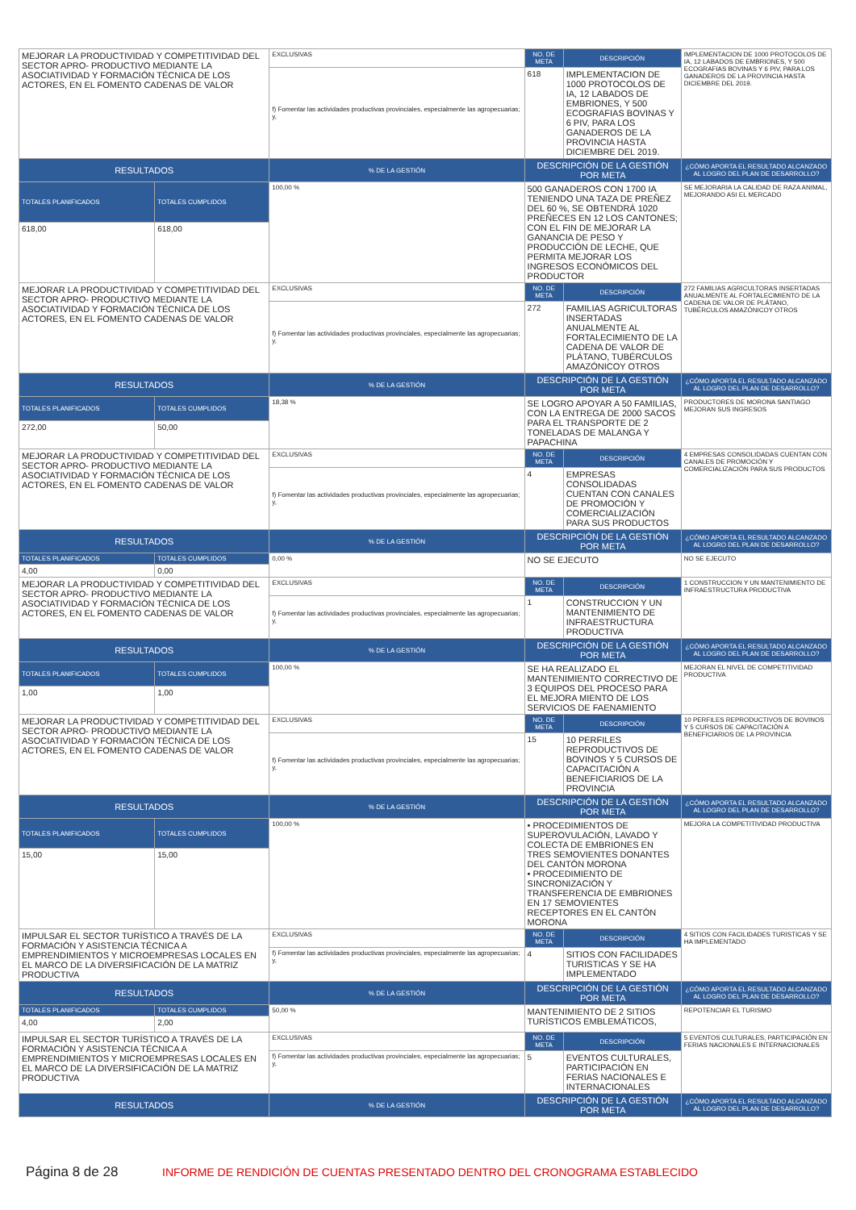| MEJORAR LA PRODUCTIVIDAD Y COMPETITIVIDAD DEL SECTOR APRO- PRODUCTIVO MEDIANTE LA ASOCIATIVIDAD Y FORMACIÓN TÉCNICA DE LOS ACTORES, EN EL FOMENTO CADENAS DE VALOR | | EXCLUSIVAS | NO. DE META | DESCRIPCIÓN | IMPLEMENTACION DE 1000 PROTOCOLOS DE IA, 12 LABADOS DE EMBRIONES, Y 500 ECOGRAFIAS BOVINAS Y 6 PIV, PARA LOS GANADEROS DE LA PROVINCIA HASTA DICIEMBRE DEL 2019. |
| | | f) Fomentar las actividades productivas provinciales, especialmente las agropecuarias; y, | 618 | IMPLEMENTACION DE 1000 PROTOCOLOS DE IA, 12 LABADOS DE EMBRIONES, Y 500 ECOGRAFIAS BOVINAS Y 6 PIV, PARA LOS GANADEROS DE LA PROVINCIA HASTA DICIEMBRE DEL 2019. | |
| RESULTADOS | | % DE LA GESTIÓN | DESCRIPCIÓN DE LA GESTIÓN POR META | | ¿CÓMO APORTA EL RESULTADO ALCANZADO AL LOGRO DEL PLAN DE DESARROLLO? |
| TOTALES PLANIFICADOS | TOTALES CUMPLIDOS | 100,00 % | 500 GANADEROS CON 1700 IA TENIENDO UNA TAZA DE PREÑEZ DEL 60 %, SE OBTENDRÁ 1020 PREÑECES EN 12 LOS CANTONES; CON EL FIN DE MEJORAR LA GANANCIA DE PESO Y PRODUCCIÓN DE LECHE, QUE PERMITA MEJORAR LOS INGRESOS ECONÓMICOS DEL PRODUCTOR | | SE MEJORARIA LA CALIDAD DE RAZA ANIMAL, MEJORANDO ASI EL MERCADO |
| 618,00 | 618,00 | | | | |
| MEJORAR LA PRODUCTIVIDAD Y COMPETITIVIDAD DEL SECTOR APRO- PRODUCTIVO MEDIANTE LA ASOCIATIVIDAD Y FORMACIÓN TÉCNICA DE LOS ACTORES, EN EL FOMENTO CADENAS DE VALOR | | EXCLUSIVAS | NO. DE META | DESCRIPCIÓN | 272 FAMILIAS AGRICULTORAS INSERTADAS ANUALMENTE AL FORTALECIMIENTO DE LA CADENA DE VALOR DE PLÁTANO, TUBÉRCULOS AMAZÓNICOY OTROS |
| | | f) Fomentar las actividades productivas provinciales, especialmente las agropecuarias; y, | 272 | FAMILIAS AGRICULTORAS INSERTADAS ANUALMENTE AL FORTALECIMIENTO DE LA CADENA DE VALOR DE PLÁTANO, TUBÉRCULOS AMAZÓNICOY OTROS | |
| RESULTADOS | | % DE LA GESTIÓN | DESCRIPCIÓN DE LA GESTIÓN POR META | | ¿CÓMO APORTA EL RESULTADO ALCANZADO AL LOGRO DEL PLAN DE DESARROLLO? |
| TOTALES PLANIFICADOS | TOTALES CUMPLIDOS | 18,38 % | SE LOGRO APOYAR A 50 FAMILIAS, CON LA ENTREGA DE 2000 SACOS PARA EL TRANSPORTE DE 2 TONELADAS DE MALANGA Y PAPACHINA | | PRODUCTORES DE MORONA SANTIAGO MEJORAN SUS INGRESOS |
| 272,00 | 50,00 | | | | |
| MEJORAR LA PRODUCTIVIDAD Y COMPETITIVIDAD DEL SECTOR APRO- PRODUCTIVO MEDIANTE LA ASOCIATIVIDAD Y FORMACIÓN TÉCNICA DE LOS ACTORES, EN EL FOMENTO CADENAS DE VALOR | | EXCLUSIVAS | NO. DE META | DESCRIPCIÓN | 4 EMPRESAS CONSOLIDADAS CUENTAN CON CANALES DE PROMOCIÓN Y COMERCIALIZACIÓN PARA SUS PRODUCTOS |
| | | f) Fomentar las actividades productivas provinciales, especialmente las agropecuarias; y, | 4 | EMPRESAS CONSOLIDADAS CUENTAN CON CANALES DE PROMOCIÓN Y COMERCIALIZACIÓN PARA SUS PRODUCTOS | |
| RESULTADOS | | % DE LA GESTIÓN | DESCRIPCIÓN DE LA GESTIÓN POR META | | ¿CÓMO APORTA EL RESULTADO ALCANZADO AL LOGRO DEL PLAN DE DESARROLLO? |
| TOTALES PLANIFICADOS | TOTALES CUMPLIDOS | 0,00 % | NO SE EJECUTO | | NO SE EJECUTO |
| 4,00 | 0,00 | | | | |
| MEJORAR LA PRODUCTIVIDAD Y COMPETITIVIDAD DEL SECTOR APRO- PRODUCTIVO MEDIANTE LA ASOCIATIVIDAD Y FORMACIÓN TÉCNICA DE LOS ACTORES, EN EL FOMENTO CADENAS DE VALOR | | EXCLUSIVAS | NO. DE META | DESCRIPCIÓN | 1 CONSTRUCCION Y UN MANTENIMIENTO DE INFRAESTRUCTURA PRODUCTIVA |
| | | f) Fomentar las actividades productivas provinciales, especialmente las agropecuarias; y, | 1 | CONSTRUCCION Y UN MANTENIMIENTO DE INFRAESTRUCTURA PRODUCTIVA | |
| RESULTADOS | | % DE LA GESTIÓN | DESCRIPCIÓN DE LA GESTIÓN POR META | | ¿CÓMO APORTA EL RESULTADO ALCANZADO AL LOGRO DEL PLAN DE DESARROLLO? |
| TOTALES PLANIFICADOS | TOTALES CUMPLIDOS | 100,00 % | SE HA REALIZADO EL MANTENIMIENTO CORRECTIVO DE 3 EQUIPOS DEL PROCESO PARA EL MEJORA MIENTO DE LOS SERVICIOS DE FAENAMIENTO | | MEJORAN EL NIVEL DE COMPETITIVIDAD PRODUCTIVA |
| 1,00 | 1,00 | | | | |
| MEJORAR LA PRODUCTIVIDAD Y COMPETITIVIDAD DEL SECTOR APRO- PRODUCTIVO MEDIANTE LA ASOCIATIVIDAD Y FORMACIÓN TÉCNICA DE LOS ACTORES, EN EL FOMENTO CADENAS DE VALOR | | EXCLUSIVAS | NO. DE META | DESCRIPCIÓN | 10 PERFILES REPRODUCTIVOS DE BOVINOS Y 5 CURSOS DE CAPACITACIÓN A BENEFICIARIOS DE LA PROVINCIA |
| | | f) Fomentar las actividades productivas provinciales, especialmente las agropecuarias; y, | 15 | 10 PERFILES REPRODUCTIVOS DE BOVINOS Y 5 CURSOS DE CAPACITACIÓN A BENEFICIARIOS DE LA PROVINCIA | |
| RESULTADOS | | % DE LA GESTIÓN | DESCRIPCIÓN DE LA GESTIÓN POR META | | ¿CÓMO APORTA EL RESULTADO ALCANZADO AL LOGRO DEL PLAN DE DESARROLLO? |
| TOTALES PLANIFICADOS | TOTALES CUMPLIDOS | 100,00 % | • PROCEDIMIENTOS DE SUPEROVULACIÓN, LAVADO Y COLECTA DE EMBRIONES EN TRES SEMOVIENTES DONANTES DEL CANTÓN MORONA • PROCEDIMIENTO DE SINCRONIZACIÓN Y TRANSFERENCIA DE EMBRIONES EN 17 SEMOVIENTES RECEPTORES EN EL CANTÓN MORONA | | MEJORA LA COMPETITIVIDAD PRODUCTIVA |
| 15,00 | 15,00 | | | | |
| IMPULSAR EL SECTOR TURÍSTICO A TRAVÉS DE LA FORMACIÓN Y ASISTENCIA TÉCNICA A EMPRENDIMIENTOS Y MICROEMPRESAS LOCALES EN EL MARCO DE LA DIVERSIFICACIÓN DE LA MATRIZ PRODUCTIVA | | EXCLUSIVAS | NO. DE META | DESCRIPCIÓN | 4 SITIOS CON FACILIDADES TURISTICAS Y SE HA IMPLEMENTADO |
| | | f) Fomentar las actividades productivas provinciales, especialmente las agropecuarias; y, | 4 | SITIOS CON FACILIDADES TURISTICAS Y SE HA IMPLEMENTADO | |
| RESULTADOS | | % DE LA GESTIÓN | DESCRIPCIÓN DE LA GESTIÓN POR META | | ¿CÓMO APORTA EL RESULTADO ALCANZADO AL LOGRO DEL PLAN DE DESARROLLO? |
| TOTALES PLANIFICADOS | TOTALES CUMPLIDOS | 50,00 % | MANTENIMIENTO DE 2 SITIOS TURÍSTICOS EMBLEMÁTICOS, | | REPOTENCIAR EL TURISMO |
| 4,00 | 2,00 | | | | |
| IMPULSAR EL SECTOR TURÍSTICO A TRAVÉS DE LA FORMACIÓN Y ASISTENCIA TÉCNICA A EMPRENDIMIENTOS Y MICROEMPRESAS LOCALES EN EL MARCO DE LA DIVERSIFICACIÓN DE LA MATRIZ PRODUCTIVA | | EXCLUSIVAS | NO. DE META | DESCRIPCIÓN | 5 EVENTOS CULTURALES, PARTICIPACIÓN EN FERIAS NACIONALES E INTERNACIONALES |
| | | f) Fomentar las actividades productivas provinciales, especialmente las agropecuarias; y, | 5 | EVENTOS CULTURALES, PARTICIPACIÓN EN FERIAS NACIONALES E INTERNACIONALES | |
| RESULTADOS | | % DE LA GESTIÓN | DESCRIPCIÓN DE LA GESTIÓN POR META | | ¿CÓMO APORTA EL RESULTADO ALCANZADO AL LOGRO DEL PLAN DE DESARROLLO? |
Página 8 de 28 INFORME DE RENDICIÓN DE CUENTAS PRESENTADO DENTRO DEL CRONOGRAMA ESTABLECIDO